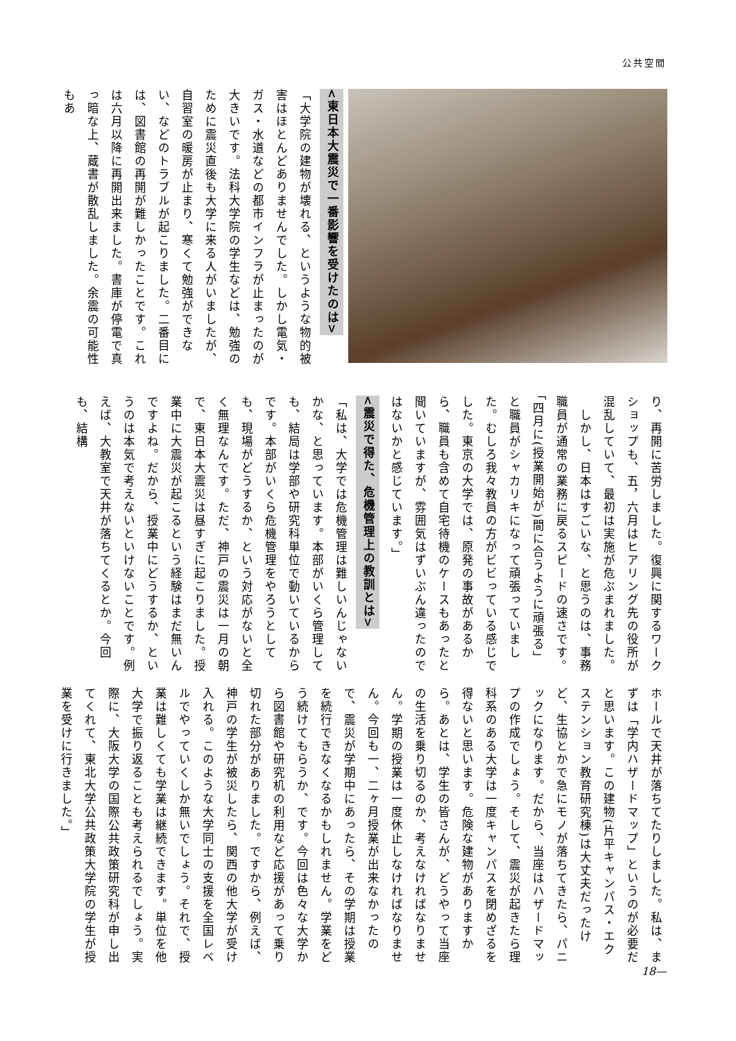公共空間
<東日本大震災で一番影響を受けたのは>
「大学院の建物が壊れる、というような物的被害はほとんどありませんでした。しかし電気・ガス・水道などの都市インフラが止まったのが大きいです。法科大学院の学生などは、勉強のために震災直後も大学に来る人がいましたが、自習室の暖房が止まり、寒くて勉強ができない、などのトラブルが起こりました。二番目には、図書館の再開が難しかったことです。これは六月以降に再開出来ました。書庫が停電で真っ暗な上、蔵書が散乱しました。余震の可能性もあ
り、再開に苦労しました。復興に関するワークショップも、五，六月はヒアリング先の役所が混乱していて、最初は実施が危ぶまれました。
　しかし、日本はすごいな、と思うのは、事務職員が通常の業務に戻るスピードの速さです。「四月に(授業開始が)間に合うように頑張る」と職員がシャカリキになって頑張っていました。むしろ我々教員の方がビビっている感じでした。東京の大学では、原発の事故があるから、職員も含めて自宅待機のケースもあったと聞いていますが、雰囲気はずいぶん違ったのではないかと感じています。」
<震災で得た、危機管理上の教訓とは>
「私は、大学では危機管理は難しいんじゃないかな、と思っています。本部がいくら管理しても、結局は学部や研究科単位で動いているからです。本部がいくら危機管理をやろうとしても、現場がどうするか、という対応がないと全く無理なんです。ただ、神戸の震災は一月の朝で、東日本大震災は昼すぎに起こりました。授業中に大震災が起こるという経験はまだ無いんですよね。だから、授業中にどうするか、というのは本気で考えないといけないことです。例えば、大教室で天井が落ちてくるとか。今回も、結構
ホールで天井が落ちてたりしました。私は、まずは「学内ハザードマップ」というのが必要だと思います。この建物(片平キャンパス・エクステンション教育研究棟)は大丈夫だったけど、生協とかで急にモノが落ちてきたら、パニックになります。だから、当座はハザードマップの作成でしょう。そして、震災が起きたら理科系のある大学は一度キャンパスを閉めざるを得ないと思います。危険な建物がありますから。あとは、学生の皆さんが、どうやって当座の生活を乗り切るのか、考えなければなりません。学期の授業は一度休止しなければなりません。今回も一、二ヶ月授業が出来なかったので、震災が学期中にあったら、その学期は授業を続行できなくなるかもしれません。学業をどう続けてもらうか、です。今回は色々な大学から図書館や研究机の利用など応援があって乗り切れた部分がありました。ですから、例えば、神戸の学生が被災したら、関西の他大学が受け入れる。このような大学同士の支援を全国レベルでやっていくしか無いでしょう。それで、授業は難しくても学業は継続できます。単位を他大学で振り返ることも考えられるでしょう。実際に、大阪大学の国際公共政策研究科が申し出てくれて、東北大学公共政策大学院の学生が授業を受けに行きました。」
18—